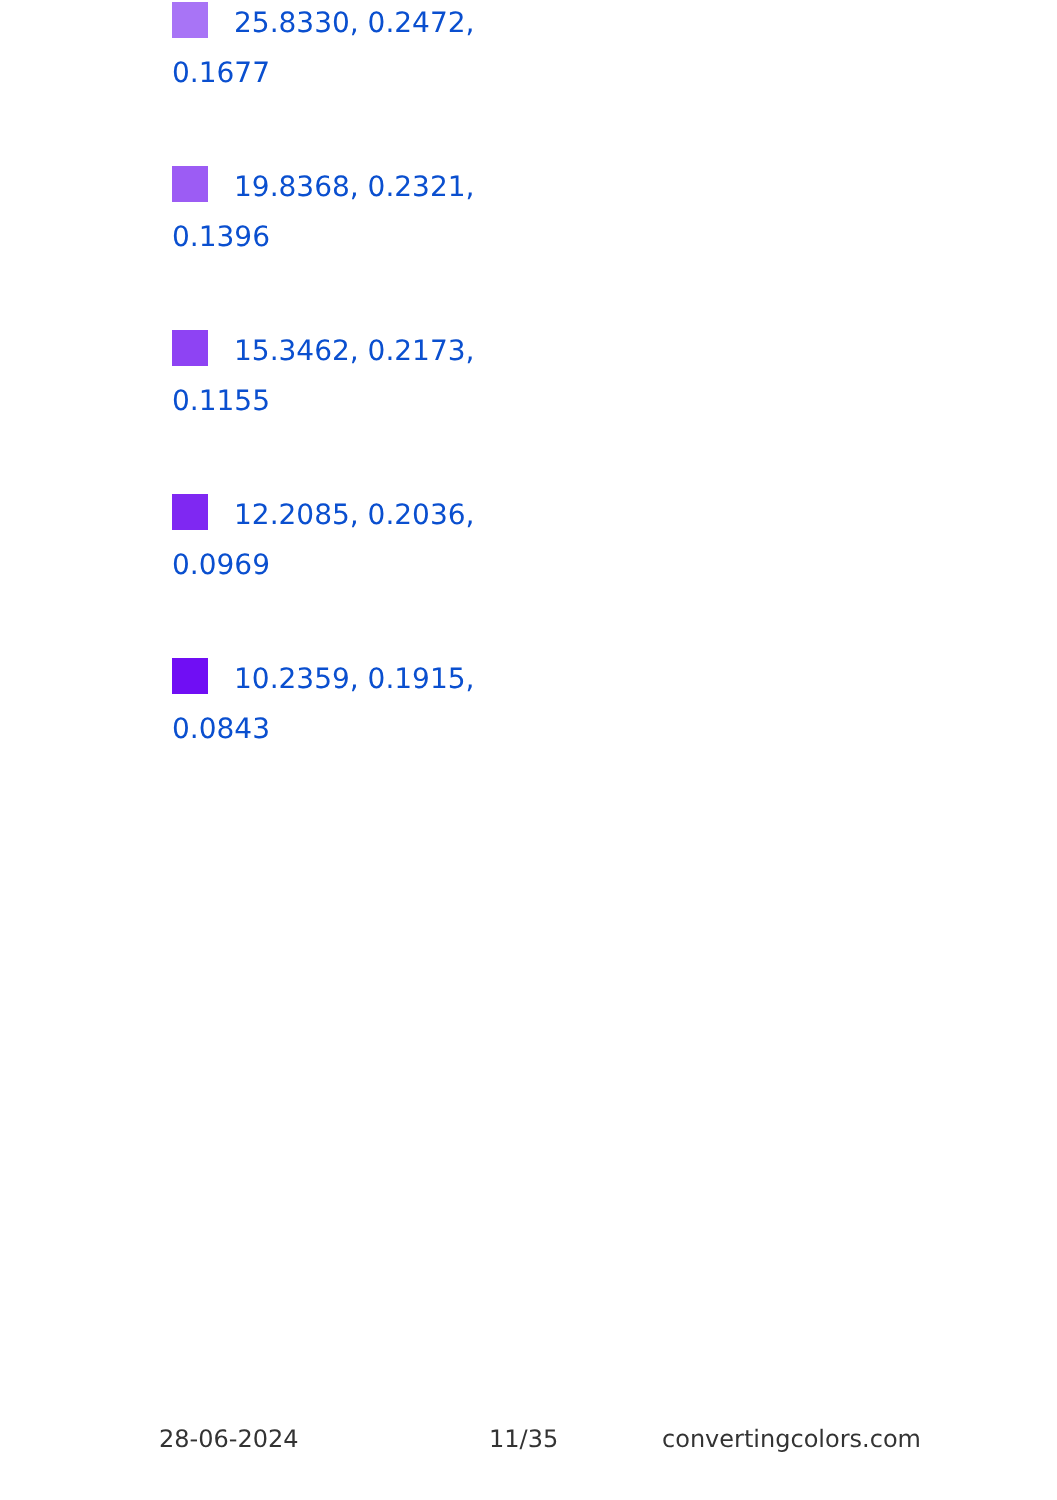25.8330, 0.2472, 0.1677
19.8368, 0.2321, 0.1396
15.3462, 0.2173, 0.1155
12.2085, 0.2036, 0.0969
10.2359, 0.1915, 0.0843
28-06-2024 11/35 convertingcolors.com